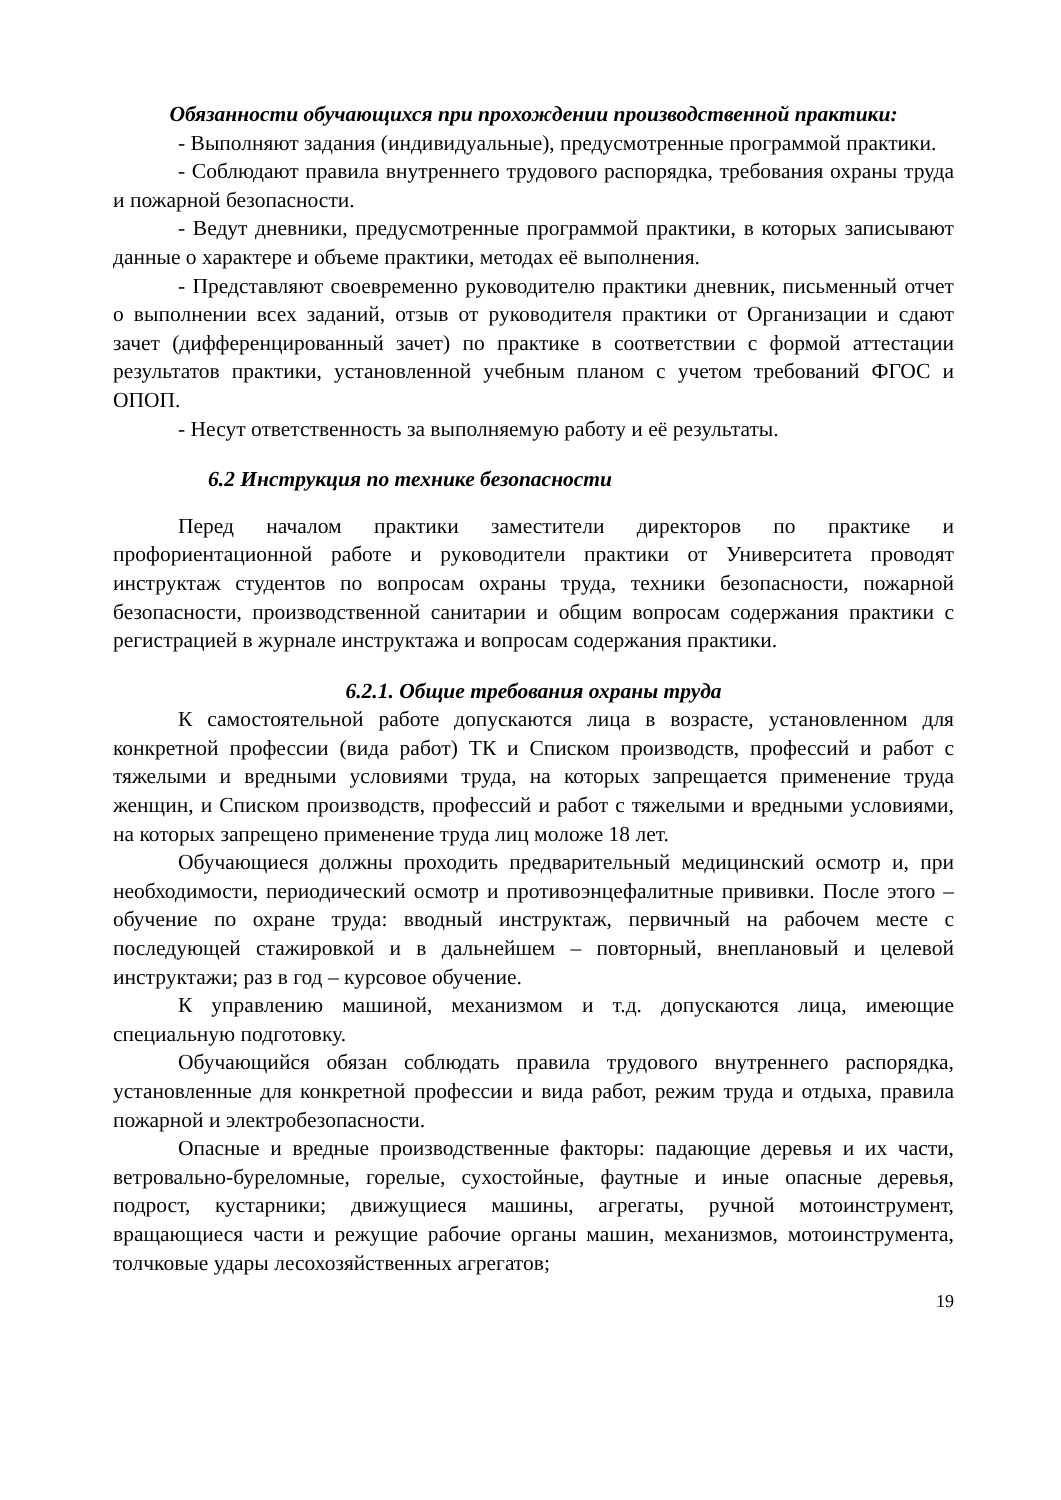Обязанности обучающихся при прохождении производственной практики:
- Выполняют задания (индивидуальные), предусмотренные программой практики.
- Соблюдают правила внутреннего трудового распорядка, требования охраны труда и пожарной безопасности.
- Ведут дневники, предусмотренные программой практики, в которых записывают данные о характере и объеме практики, методах её выполнения.
- Представляют своевременно руководителю практики дневник, письменный отчет о выполнении всех заданий, отзыв от руководителя практики от Организации и сдают зачет (дифференцированный зачет) по практике в соответствии с формой аттестации результатов практики, установленной учебным планом с учетом требований ФГОС и ОПОП.
- Несут ответственность за выполняемую работу и её результаты.
6.2 Инструкция по технике безопасности
Перед началом практики заместители директоров по практике и профориентационной работе и руководители практики от Университета проводят инструктаж студентов по вопросам охраны труда, техники безопасности, пожарной безопасности, производственной санитарии и общим вопросам содержания практики с регистрацией в журнале инструктажа и вопросам содержания практики.
6.2.1. Общие требования охраны труда
К самостоятельной работе допускаются лица в возрасте, установленном для конкретной профессии (вида работ) ТК и Списком производств, профессий и работ с тяжелыми и вредными условиями труда, на которых запрещается применение труда женщин, и Списком производств, профессий и работ с тяжелыми и вредными условиями, на которых запрещено применение труда лиц моложе 18 лет.
Обучающиеся должны проходить предварительный медицинский осмотр и, при необходимости, периодический осмотр и противоэнцефалитные прививки. После этого – обучение по охране труда: вводный инструктаж, первичный на рабочем месте с последующей стажировкой и в дальнейшем – повторный, внеплановый и целевой инструктажи; раз в год – курсовое обучение.
К управлению машиной, механизмом и т.д. допускаются лица, имеющие специальную подготовку.
Обучающийся обязан соблюдать правила трудового внутреннего распорядка, установленные для конкретной профессии и вида работ, режим труда и отдыха, правила пожарной и электробезопасности.
Опасные и вредные производственные факторы: падающие деревья и их части, ветровально-буреломные, горелые, сухостойные, фаутные и иные опасные деревья, подрост, кустарники; движущиеся машины, агрегаты, ручной мотоинструмент, вращающиеся части и режущие рабочие органы машин, механизмов, мотоинструмента, толчковые удары лесохозяйственных агрегатов;
19